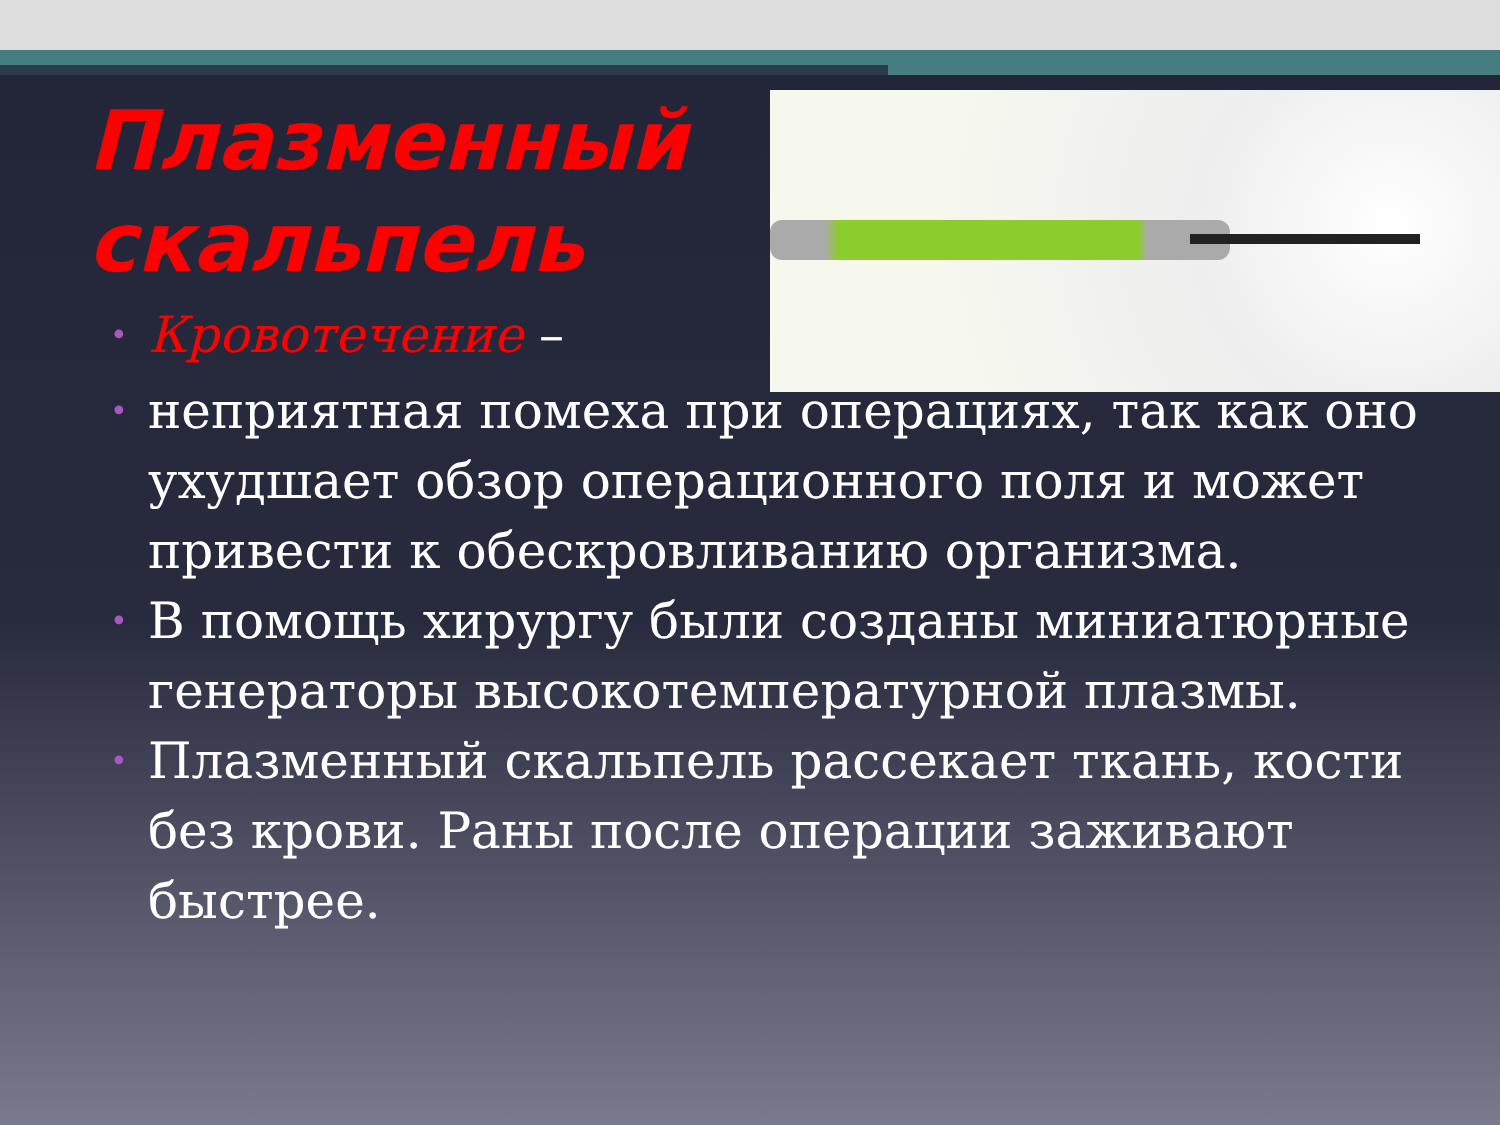Плазменный скальпель
• Кровотечение –
• неприятная помеха при операциях, так как оно ухудшает обзор операционного поля и может привести к обескровливанию организма.
• В помощь хирургу были созданы миниатюрные генераторы высокотемпературной плазмы.
• Плазменный скальпель рассекает ткань, кости без крови. Раны после операции заживают быстрее.